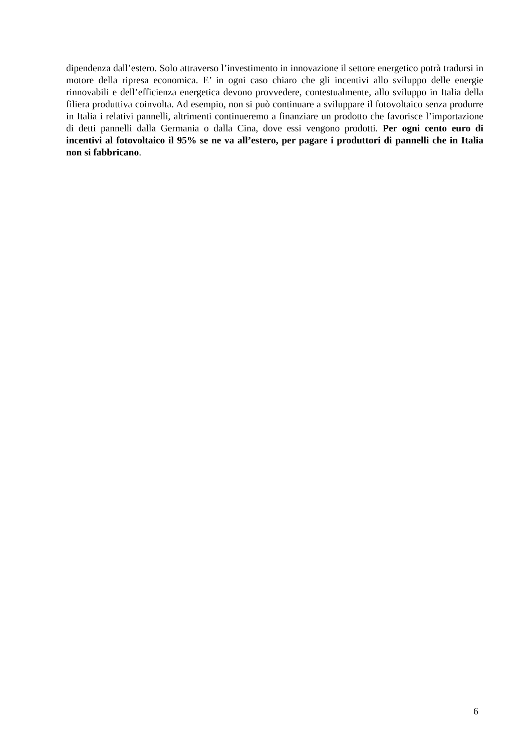dipendenza dall’estero. Solo attraverso l’investimento in innovazione il settore energetico potrà tradursi in motore della ripresa economica. E’ in ogni caso chiaro che gli incentivi allo sviluppo delle energie rinnovabili e dell’efficienza energetica devono provvedere, contestualmente, allo sviluppo in Italia della filiera produttiva coinvolta. Ad esempio, non si può continuare a sviluppare il fotovoltaico senza produrre in Italia i relativi pannelli, altrimenti continueremo a finanziare un prodotto che favorisce l’importazione di detti pannelli dalla Germania o dalla Cina, dove essi vengono prodotti. Per ogni cento euro di incentivi al fotovoltaico il 95% se ne va all’estero, per pagare i produttori di pannelli che in Italia non si fabbricano.
6